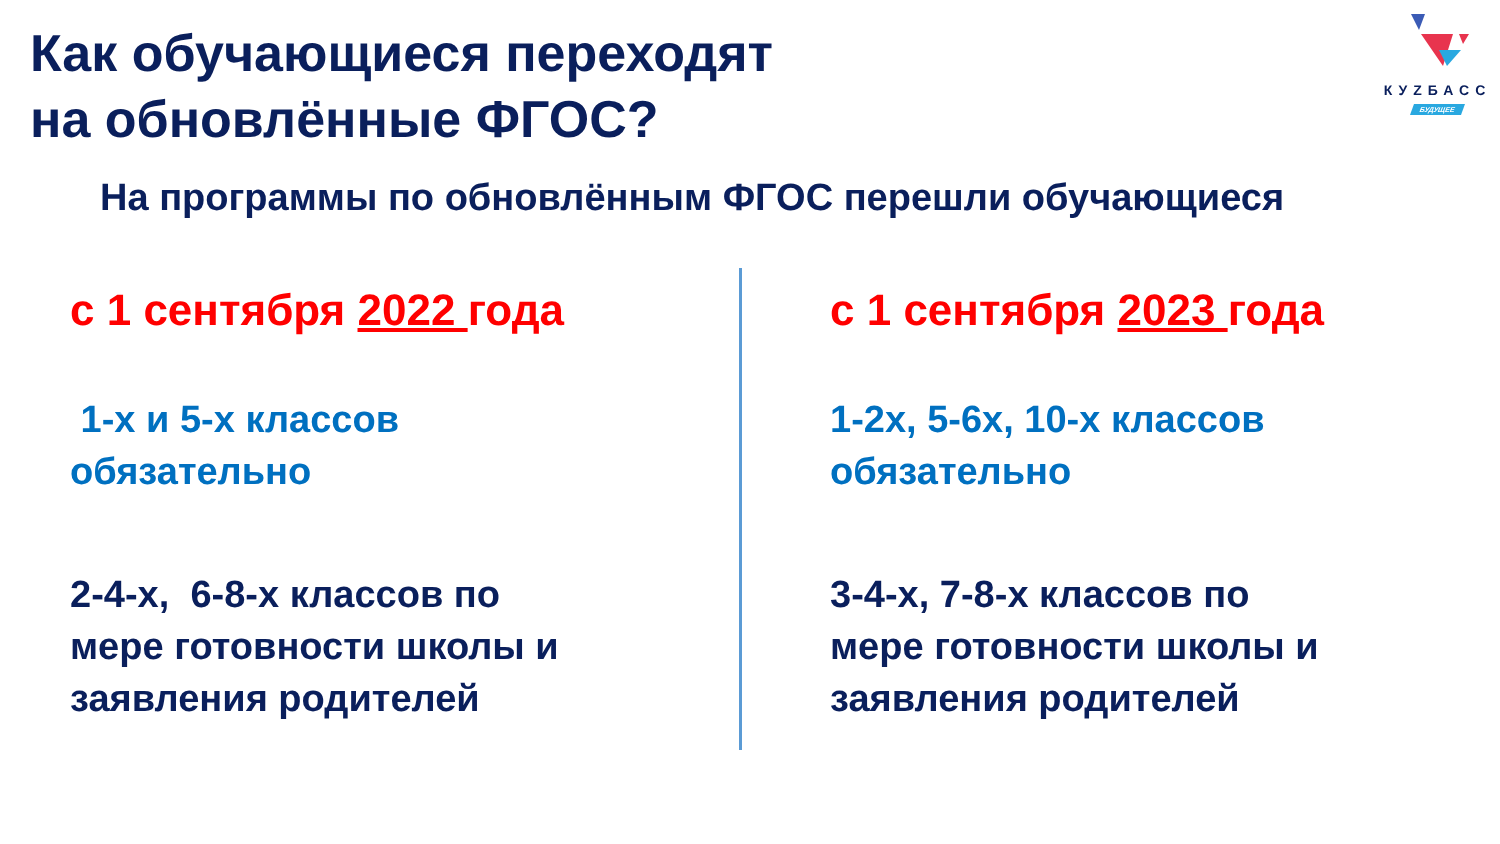Как обучающиеся переходят
на обновлённые ФГОС?
КУZБАСС
БУДУЩЕЕ
На программы по обновлённым ФГОС перешли обучающиеся
с 1 сентября 2022 года
1-х и 5-х классов
обязательно
2-4-х, 6-8-х классов по
мере готовности школы и
заявления родителей
с 1 сентября 2023 года
1-2х, 5-6х, 10-х классов
обязательно
3-4-х, 7-8-х классов по
мере готовности школы и
заявления родителей